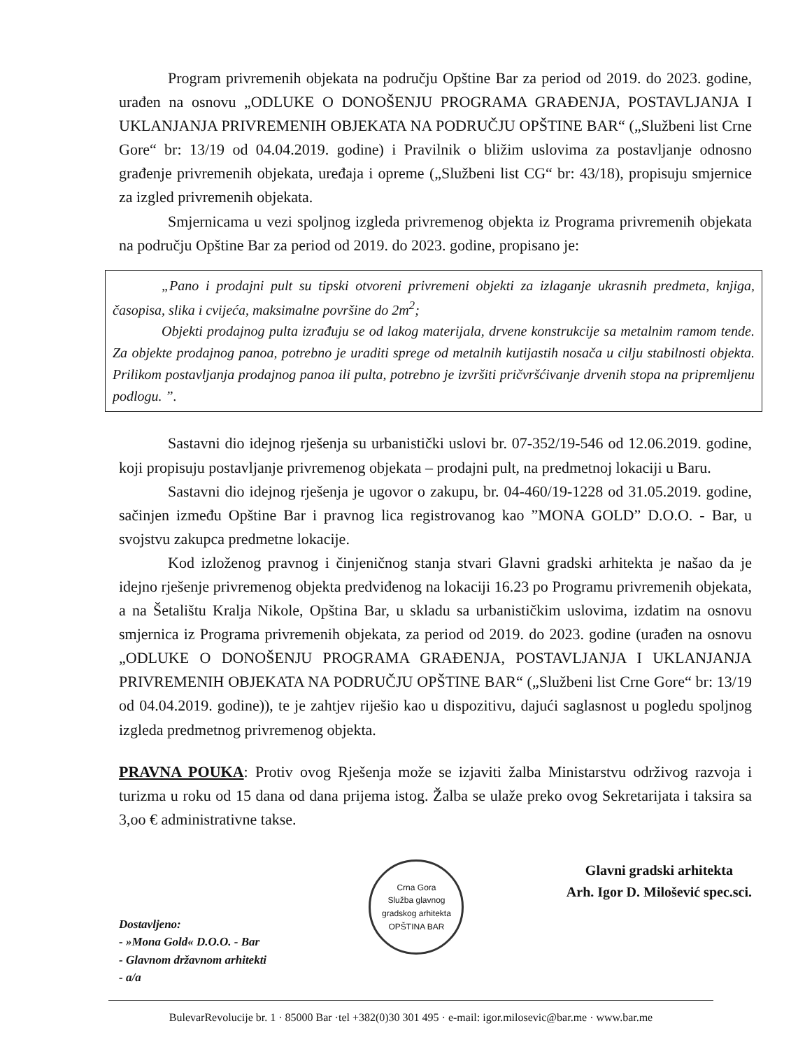Program privremenih objekata na području Opštine Bar za period od 2019. do 2023. godine, urađen na osnovu „ODLUKE O DONOŠENJU PROGRAMA GRAĐENJA, POSTAVLJANJA I UKLANJANJA PRIVREMENIH OBJEKATA NA PODRUČJU OPŠTINE BAR“ („Službeni list Crne Gore“ br: 13/19 od 04.04.2019. godine) i Pravilnik o bližim uslovima za postavljanje odnosno građenje privremenih objekata, uređaja i opreme („Službeni list CG“ br: 43/18), propisuju smjernice za izgled privremenih objekata.
Smjernicama u vezi spoljnog izgleda privremenog objekta iz Programa privremenih objekata na području Opštine Bar za period od 2019. do 2023. godine, propisano je:
„Pano i prodajni pult su tipski otvoreni privremeni objekti za izlaganje ukrasnih predmeta, knjiga, časopisa, slika i cvijeća, maksimalne površine do 2m<sup>2</sup>;
Objekti prodajnog pulta izrađuju se od lakog materijala, drvene konstrukcije sa metalnim ramom tende. Za objekte prodajnog panoa, potrebno je uraditi sprege od metalnih kutijastih nosača u cilju stabilnosti objekta. Prilikom postavljanja prodajnog panoa ili pulta, potrebno je izvršiti pričvršćivanje drvenih stopa na pripremljenu podlogu. ”.
Sastavni dio idejnog rješenja su urbanistički uslovi br. 07-352/19-546 od 12.06.2019. godine, koji propisuju postavljanje privremenog objekata – prodajni pult, na predmetnoj lokaciji u Baru.
Sastavni dio idejnog rješenja je ugovor o zakupu, br. 04-460/19-1228 od 31.05.2019. godine, sačinjen između Opštine Bar i pravnog lica registrovanog kao ”MONA GOLD” D.O.O. - Bar, u svojstvu zakupca predmetne lokacije.
Kod izloženog pravnog i činjeničnog stanja stvari Glavni gradski arhitekta je našao da je idejno rješenje privremenog objekta predviđenog na lokaciji 16.23 po Programu privremenih objekata, a na Šetalištu Kralja Nikole, Opština Bar, u skladu sa urbanističkim uslovima, izdatim na osnovu smjernica iz Programa privremenih objekata, za period od 2019. do 2023. godine (urađen na osnovu „ODLUKE O DONOŠENJU PROGRAMA GRAĐENJA, POSTAVLJANJA I UKLANJANJA PRIVREMENIH OBJEKATA NA PODRUČJU OPŠTINE BAR“ („Službeni list Crne Gore“ br: 13/19 od 04.04.2019. godine)), te je zahtjev riješio kao u dispozitivu, dajući saglasnost u pogledu spoljnog izgleda predmetnog privremenog objekta.
PRAVNA POUKA: Protiv ovog Rješenja može se izjaviti žalba Ministarstvu održivog razvoja i turizma u roku od 15 dana od dana prijema istog. Žalba se ulaže preko ovog Sekretarijata i taksira sa 3,oo € administrativne takse.
Dostavljeno:
- »Mona Gold« D.O.O. - Bar
- Glavnom državnom arhitekti
- a/a
Crna Gora
Služba glavnog gradskog arhitekta
OPŠTINA BAR
Glavni gradski arhitekta
Arh. Igor D. Milošević spec.sci.
BulevarRevolucije br. 1 · 85000 Bar ·tel +382(0)30 301 495 · e-mail: igor.milosevic@bar.me · www.bar.me